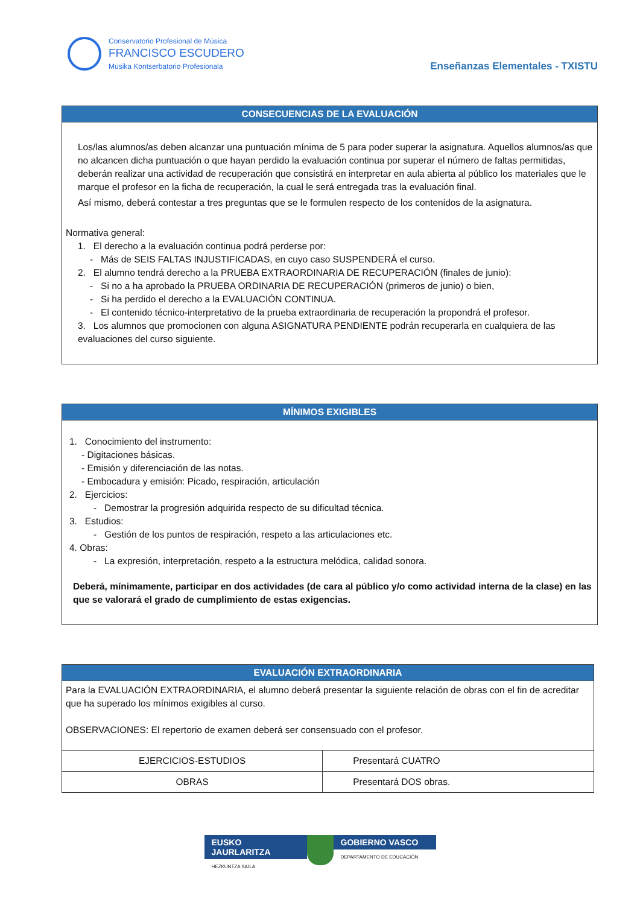Conservatorio Profesional de Música
FRANCISCO ESCUDERO
Musika Kontserbatorio Profesionala
Enseñanzas Elementales - TXISTU
CONSECUENCIAS DE LA EVALUACIÓN
Los/las alumnos/as deben alcanzar una puntuación mínima de 5 para poder superar la asignatura. Aquellos alumnos/as que no alcancen dicha puntuación o que hayan perdido la evaluación continua por superar el número de faltas permitidas, deberán realizar una actividad de recuperación que consistirá en interpretar en aula abierta al público los materiales que le marque el profesor en la ficha de recuperación, la cual le será entregada tras la evaluación final.
Así mismo, deberá contestar a tres preguntas que se le formulen respecto de los contenidos de la asignatura.
Normativa general:
1. El derecho a la evaluación continua podrá perderse por:
- Más de SEIS FALTAS INJUSTIFICADAS, en cuyo caso SUSPENDERÁ el curso.
2. El alumno tendrá derecho a la PRUEBA EXTRAORDINARIA DE RECUPERACIÓN (finales de junio):
- Si no a ha aprobado la PRUEBA ORDINARIA DE RECUPERACIÓN (primeros de junio) o bien,
- Si ha perdido el derecho a la EVALUACIÓN CONTINUA.
- El contenido técnico-interpretativo de la prueba extraordinaria de recuperación la propondrá el profesor.
3. Los alumnos que promocionen con alguna ASIGNATURA PENDIENTE podrán recuperarla en cualquiera de las evaluaciones del curso siguiente.
MÍNIMOS EXIGIBLES
1. Conocimiento del instrumento:
- Digitaciones básicas.
- Emisión y diferenciación de las notas.
- Embocadura y emisión: Picado, respiración, articulación
2. Ejercicios:
- Demostrar la progresión adquirida respecto de su dificultad técnica.
3. Estudios:
- Gestión de los puntos de respiración, respeto a las articulaciones etc.
4. Obras:
- La expresión, interpretación, respeto a la estructura melódica, calidad sonora.
Deberá, mínimamente, participar en dos actividades (de cara al público y/o como actividad interna de la clase) en las que se valorará el grado de cumplimiento de estas exigencias.
EVALUACIÓN EXTRAORDINARIA
Para la EVALUACIÓN EXTRAORDINARIA, el alumno deberá presentar la siguiente relación de obras con el fin de acreditar que ha superado los mínimos exigibles al curso.
OBSERVACIONES: El repertorio de examen deberá ser consensuado con el profesor.
| EJERCICIOS-ESTUDIOS | Presentará CUATRO |
| OBRAS | Presentará DOS obras. |
EUSKO JAURLARITZA
HEZKUNTZA SAILA
GOBIERNO VASCO
DEPARTAMENTO DE EDUCACIÓN